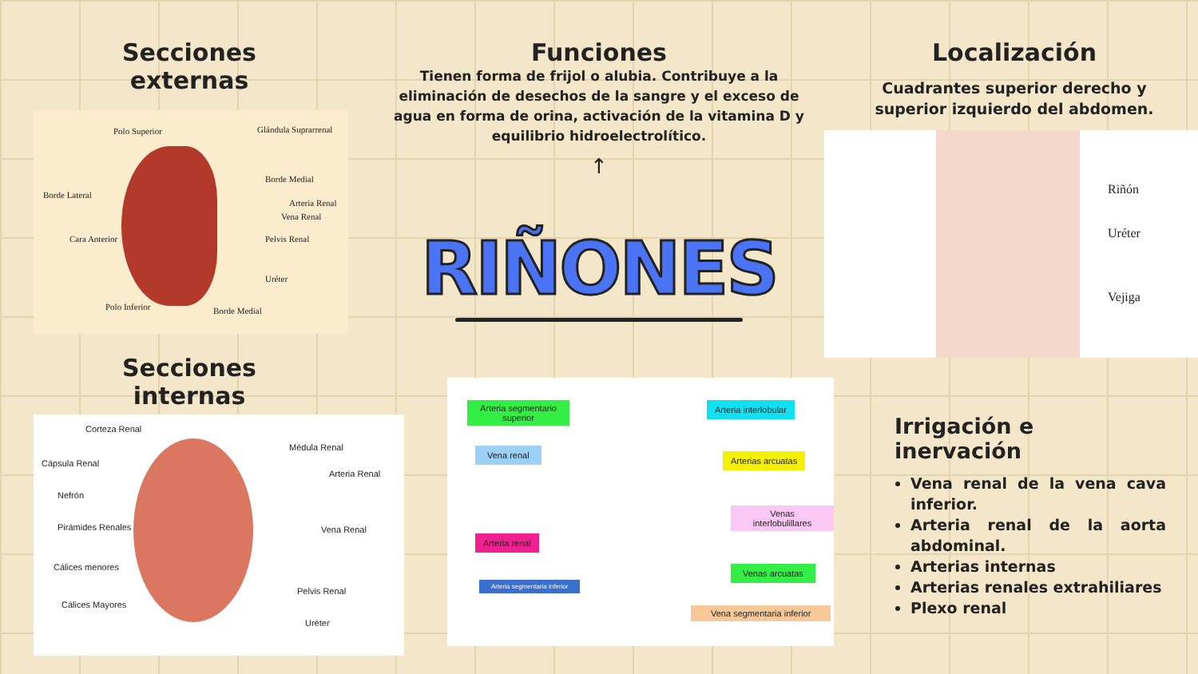Secciones
externas
Polo Superior Glándula Suprarrenal
Borde Medial
Borde Lateral
Arteria Renal
Vena Renal
Cara Anterior Pelvis Renal
Uréter
Polo Inferior Borde Medial
Secciones
internas
Corteza Renal
Médula Renal
Cápsula Renal
Arteria Renal
Nefrón
Pirámides Renales Vena Renal
Cálices menores
Pelvis Renal
Cálices Mayores
Uréter
Funciones
Tienen forma de frijol o alubia. Contribuye a la eliminación de desechos de la sangre y el exceso de agua en forma de orina, activación de la vitamina D y equilibrio hidroelectrolítico.
↑
RIÑONES
Arteria segmentario superior Arteria interlobular
Vena renal
Arterias arcuatas
Venas interlobulillares
Arteria renal
Venas arcuatas
Arteria segmentaria inferior
Vena segmentaria inferior
Localización
Cuadrantes superior derecho y superior izquierdo del abdomen.
Riñón
Uréter
Vejiga
Irrigación e inervación
Vena renal de la vena cava inferior.
Arteria renal de la aorta abdominal.
Arterias internas
Arterias renales extrahiliares
Plexo renal